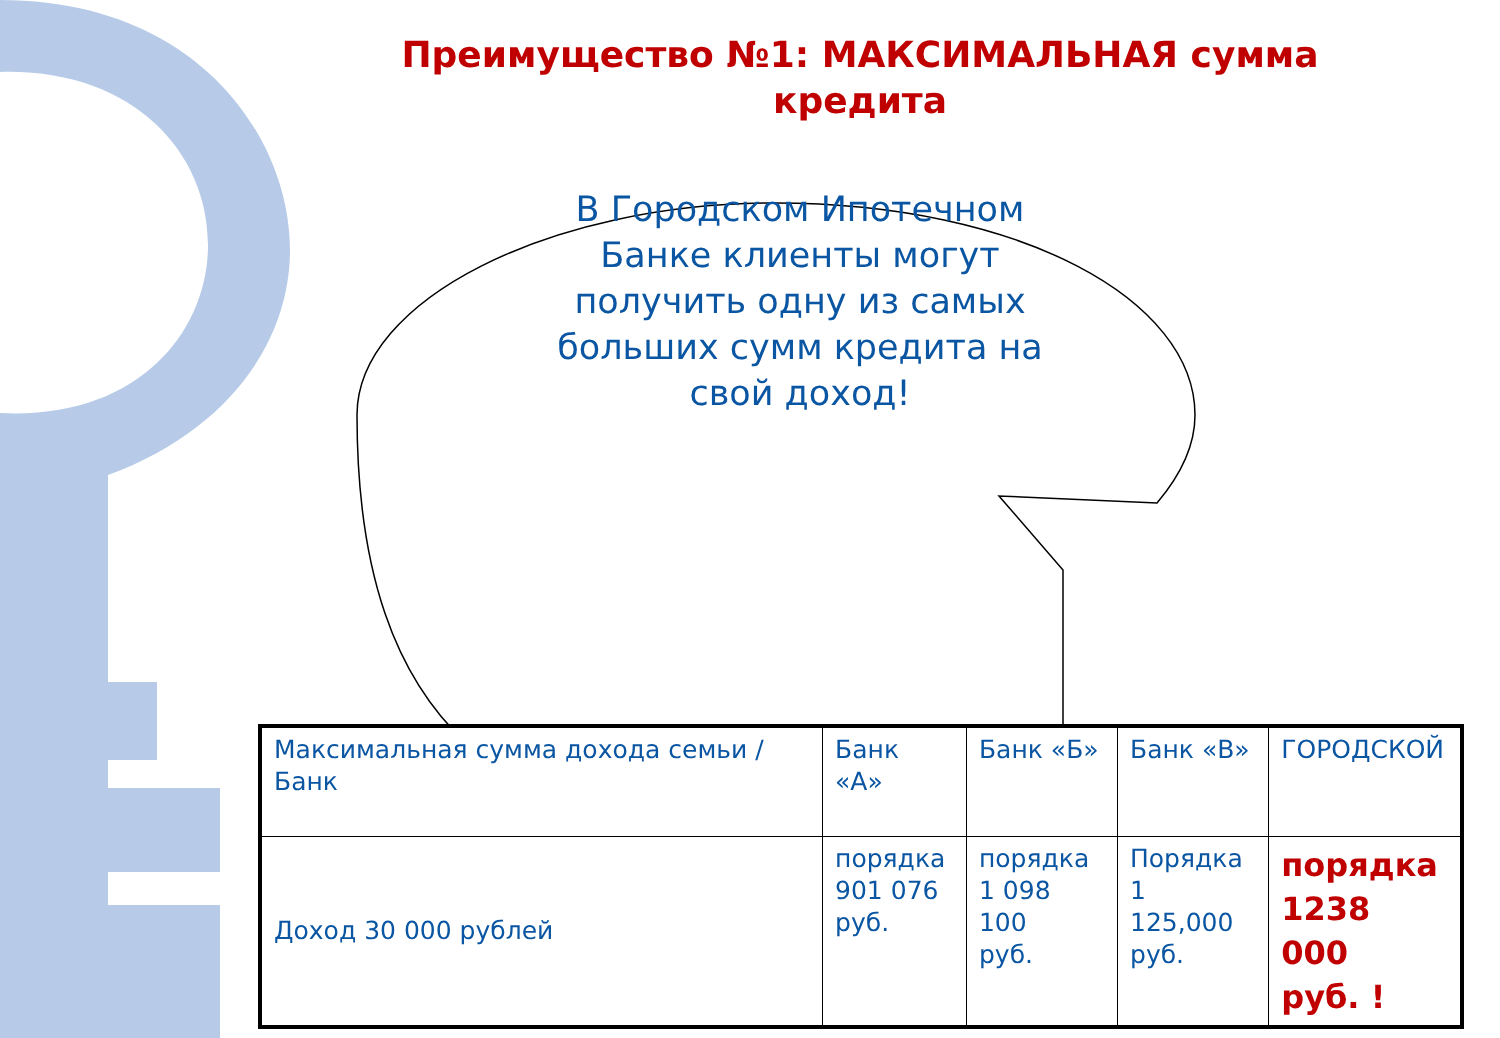Преимущество №1: МАКСИМАЛЬНАЯ сумма кредита
В Городском Ипотечном Банке клиенты могут получить одну из самых больших сумм кредита на свой доход!
| Максимальная сумма дохода семьи / Банк | Банк «А» | Банк «Б» | Банк «В» | ГОРОДСКОЙ |
| --- | --- | --- | --- | --- |
| Доход 30 000 рублей | порядка 901 076 руб. | порядка 1 098 100 руб. | Порядка 1 125,000 руб. | порядка 1238 000 руб. ! |